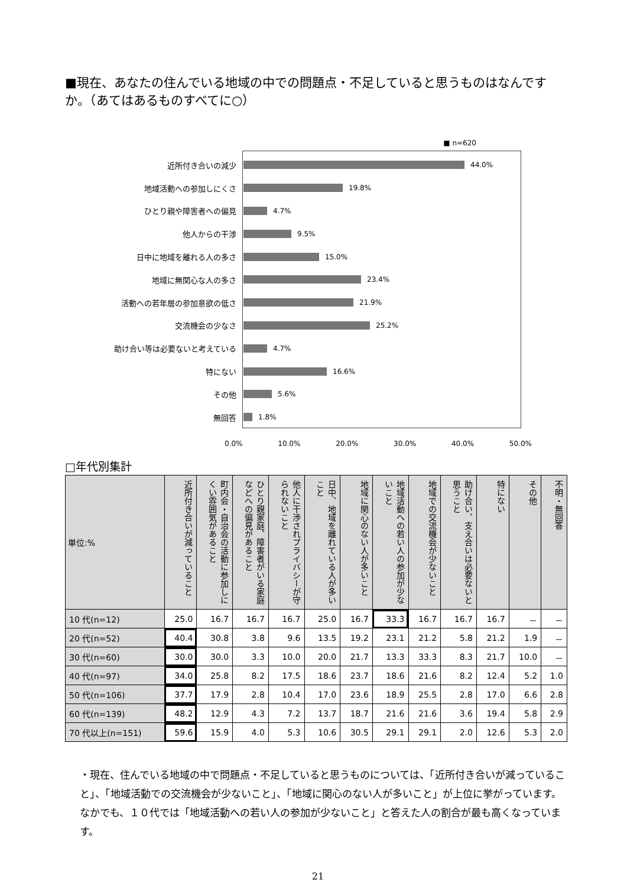■現在、あなたの住んでいる地域の中での問題点・不足していると思うものはなんですか。（あてはあるものすべてに○）
■ n=620
近所付き合いの減少 44.0%
地域活動への参加しにくさ 19.8%
ひとり親や障害者への偏見 4.7%
他人からの干渉 9.5%
日中に地域を離れる人の多さ 15.0%
地域に無関心な人の多さ 23.4%
活動への若年層の参加意欲の低さ 21.9%
交流機会の少なさ 25.2%
助け合い等は必要ないと考えている 4.7%
特にない 16.6%
その他 5.6%
無回答 1.8%
0.0% 10.0% 20.0% 30.0% 40.0% 50.0%
□年代別集計
| 単位:% | 近所付き合いが減っていること | 町内会・自治会の活動に参加しにくい雰囲気があること | ひとり親家庭、障害者がいる家庭などへの偏見があること | 他人に干渉されプライバシーが守られないこと | 日中、地域を離れている人が多いこと | 地域に関心のない人が多いこと | 地域活動への若い人の参加が少ないこと | 地域での交流機会が少ないこと | 助け合い、支え合いは必要ないと思うこと | 特にない | その他 | 不明・無回答 |
| --- | --- | --- | --- | --- | --- | --- | --- | --- | --- | --- | --- | --- |
| 10 代(n=12) | 25.0 | 16.7 | 16.7 | 16.7 | 25.0 | 16.7 | 33.3 | 16.7 | 16.7 | 16.7 | － | － |
| 20 代(n=52) | 40.4 | 30.8 | 3.8 | 9.6 | 13.5 | 19.2 | 23.1 | 21.2 | 5.8 | 21.2 | 1.9 | － |
| 30 代(n=60) | 30.0 | 30.0 | 3.3 | 10.0 | 20.0 | 21.7 | 13.3 | 33.3 | 8.3 | 21.7 | 10.0 | － |
| 40 代(n=97) | 34.0 | 25.8 | 8.2 | 17.5 | 18.6 | 23.7 | 18.6 | 21.6 | 8.2 | 12.4 | 5.2 | 1.0 |
| 50 代(n=106) | 37.7 | 17.9 | 2.8 | 10.4 | 17.0 | 23.6 | 18.9 | 25.5 | 2.8 | 17.0 | 6.6 | 2.8 |
| 60 代(n=139) | 48.2 | 12.9 | 4.3 | 7.2 | 13.7 | 18.7 | 21.6 | 21.6 | 3.6 | 19.4 | 5.8 | 2.9 |
| 70 代以上(n=151) | 59.6 | 15.9 | 4.0 | 5.3 | 10.6 | 30.5 | 29.1 | 29.1 | 2.0 | 12.6 | 5.3 | 2.0 |
・現在、住んでいる地域の中で問題点・不足していると思うものについては、「近所付き合いが減っていること」、「地域活動での交流機会が少ないこと」、「地域に関心のない人が多いこと」が上位に挙がっています。なかでも、１０代では「地域活動への若い人の参加が少ないこと」と答えた人の割合が最も高くなっています。
21